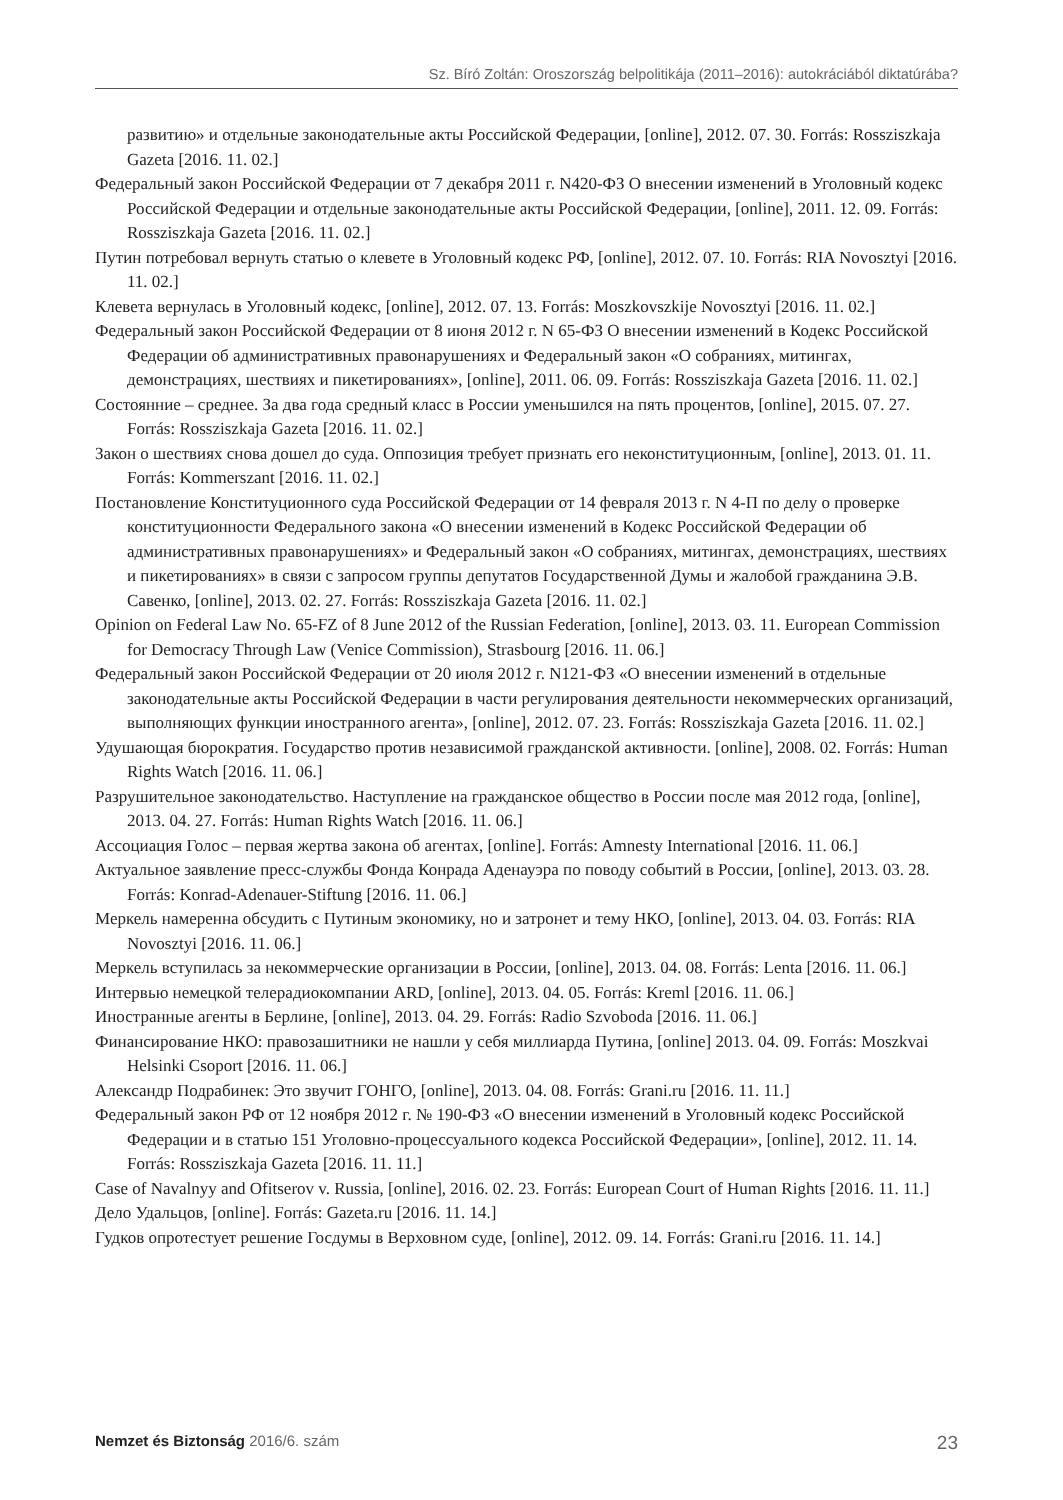Sz. Bíró Zoltán: Oroszország belpolitikája (2011–2016): autokráciából diktatúrába?
развитию» и отдельные законодательные акты Российской Федерации, [online], 2012. 07. 30. Forrás: Rossziszkaja Gazeta [2016. 11. 02.]
Федеральный закон Российской Федерации от 7 декабря 2011 г. N420-ФЗ О внесении изменений в Уголовный кодекс Российской Федерации и отдельные законодательные акты Российской Федерации, [online], 2011. 12. 09. Forrás: Rossziszkaja Gazeta [2016. 11. 02.]
Путин потребовал вернуть статью о клевете в Уголовный кодекс РФ, [online], 2012. 07. 10. Forrás: RIA Novosztyi [2016. 11. 02.]
Клевета вернулась в Уголовный кодекс, [online], 2012. 07. 13. Forrás: Moszkovszkije Novosztyi [2016. 11. 02.]
Федеральный закон Российской Федерации от 8 июня 2012 г. N 65-ФЗ О внесении изменений в Кодекс Российской Федерации об административных правонарушениях и Федеральный закон «О собраниях, митингах, демонстрациях, шествиях и пикетированиях», [online], 2011. 06. 09. Forrás: Rossziszkaja Gazeta [2016. 11. 02.]
Состоянние – среднее. За два года средный класс в России уменьшился на пять процентов, [online], 2015. 07. 27. Forrás: Rossziszkaja Gazeta [2016. 11. 02.]
Закон о шествиях снова дошел до суда. Оппозиция требует признать его неконституционным, [online], 2013. 01. 11. Forrás: Kommerszant [2016. 11. 02.]
Постановление Конституционного суда Российской Федерации от 14 февраля 2013 г. N 4-П по делу о проверке конституционности Федерального закона «О внесении изменений в Кодекс Российской Федерации об административных правонарушениях» и Федеральный закон «О собраниях, митингах, демонстрациях, шествиях и пикетированиях» в связи с запросом группы депутатов Государственной Думы и жалобой гражданина Э.В. Савенко, [online], 2013. 02. 27. Forrás: Rossziszkaja Gazeta [2016. 11. 02.]
Opinion on Federal Law No. 65-FZ of 8 June 2012 of the Russian Federation, [online], 2013. 03. 11. European Commission for Democracy Through Law (Venice Commission), Strasbourg [2016. 11. 06.]
Федеральный закон Российской Федерации от 20 июля 2012 г. N121-ФЗ «О внесении изменений в отдельные законодательные акты Российской Федерации в части регулирования деятельности некоммерческих организаций, выполняющих функции иностранного агента», [online], 2012. 07. 23. Forrás: Rossziszkaja Gazeta [2016. 11. 02.]
Удушающая бюрократия. Государство против независимой гражданской активности. [online], 2008. 02. Forrás: Human Rights Watch [2016. 11. 06.]
Разрушительное законодательство. Наступление на гражданское общество в России после мая 2012 года, [online], 2013. 04. 27. Forrás: Human Rights Watch [2016. 11. 06.]
Ассоциация Голос – первая жертва закона об агентах, [online]. Forrás: Amnesty International [2016. 11. 06.]
Актуальное заявление пресс-службы Фонда Конрада Аденауэра по поводу событий в России, [online], 2013. 03. 28. Forrás: Konrad-Adenauer-Stiftung [2016. 11. 06.]
Меркель намеренна обсудить с Путиным экономику, но и затронет и тему НКО, [online], 2013. 04. 03. Forrás: RIA Novosztyi [2016. 11. 06.]
Меркель вступилась за некоммерческие организации в России, [online], 2013. 04. 08. Forrás: Lenta [2016. 11. 06.]
Интервью немецкой телерадиокомпании ARD, [online], 2013. 04. 05. Forrás: Kreml [2016. 11. 06.]
Иностранные агенты в Берлине, [online], 2013. 04. 29. Forrás: Radio Szvoboda [2016. 11. 06.]
Финансирование НКО: правозашитники не нашли у себя миллиарда Путина, [online] 2013. 04. 09. Forrás: Moszkvai Helsinki Csoport [2016. 11. 06.]
Александр Подрабинек: Это звучит ГОНГО, [online], 2013. 04. 08. Forrás: Grani.ru [2016. 11. 11.]
Федеральный закон РФ от 12 ноября 2012 г. № 190-ФЗ «О внесении изменений в Уголовный кодекс Российской Федерации и в статью 151 Уголовно-процессуального кодекса Российской Федерации», [online], 2012. 11. 14. Forrás: Rossziszkaja Gazeta [2016. 11. 11.]
Case of Navalnyy and Ofitserov v. Russia, [online], 2016. 02. 23. Forrás: European Court of Human Rights [2016. 11. 11.]
Дело Удальцов, [online]. Forrás: Gazeta.ru [2016. 11. 14.]
Гудков опротестует решение Госдумы в Верховном суде, [online], 2012. 09. 14. Forrás: Grani.ru [2016. 11. 14.]
Nemzet és Biztonság 2016/6. szám 23